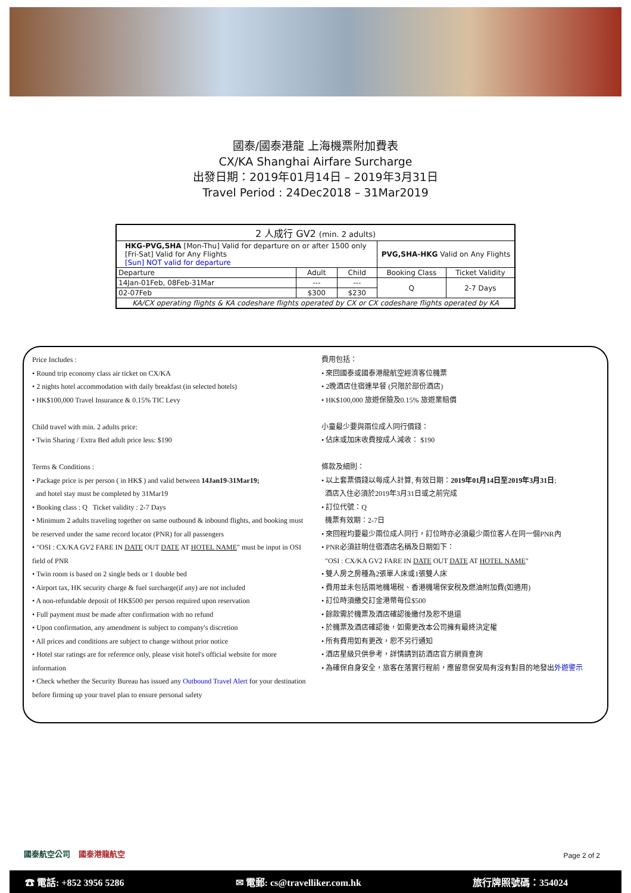國泰/國泰港龍 上海機票附加費表
CX/KA Shanghai Airfare Surcharge
出發日期：2019年01月14日 – 2019年3月31日
Travel Period : 24Dec2018 – 31Mar2019
| 2 人成行 GV2 (min. 2 adults) | | | | |
| HKG-PVG,SHA [Mon-Thu] Valid for departure on or after 1500 only [Fri-Sat] Valid for Any Flights [Sun] NOT valid for departure | | | PVG,SHA-HKG Valid on Any Flights | |
| Departure | Adult | Child | Booking Class | Ticket Validity |
| 14Jan-01Feb, 08Feb-31Mar | --- | --- | Q | 2-7 Days |
| 02-07Feb | $300 | $230 | | |
| KA/CX operating flights & KA codeshare flights operated by CX or CX codeshare flights operated by KA | | | | |
Price Includes :
• Round trip economy class air ticket on CX/KA
• 2 nights hotel accommodation with daily breakfast (in selected hotels)
• HK$100,000 Travel Insurance & 0.15% TIC Levy
Child travel with min. 2 adults price:
• Twin Sharing / Extra Bed adult price less: $190
Terms & Conditions :
• Package price is per person ( in HK$ ) and valid between 14Jan19-31Mar19;
and hotel stay must be completed by 31Mar19
• Booking class : Q Ticket validity : 2-7 Days
• Minimum 2 adults traveling together on same outbound & inbound flights, and booking must be reserved under the same record locator (PNR) for all passengers
• "OSI : CX/KA GV2 FARE IN DATE OUT DATE AT HOTEL NAME" must be input in OSI field of PNR
• Twin room is based on 2 single beds or 1 double bed
• Airport tax, HK security charge & fuel surcharge(if any) are not included
• A non-refundable deposit of HK$500 per person required upon reservation
• Full payment must be made after confirmation with no refund
• Upon confirmation, any amendment is subject to company's discretion
• All prices and conditions are subject to change without prior notice
• Hotel star ratings are for reference only, please visit hotel's official website for more information
• Check whether the Security Bureau has issued any Outbound Travel Alert for your destination before firming up your travel plan to ensure personal safety
費用包括：
• 來回國泰或國泰港龍航空經濟客位機票
• 2晚酒店住宿連早餐 (只限於部份酒店)
• HK$100,000 旅遊保險及0.15% 旅遊業賠償
小童最少要與兩位成人同行價錢：
• 佔床或加床收費按成人減收： $190
條款及細則：
• 以上套票價錢以每成人計算, 有效日期：2019年01月14日至2019年3月31日;
酒店入住必須於2019年3月31日或之前完成
• 訂位代號：Q
機票有效期：2-7日
• 來回程均要最少兩位成人同行，訂位時亦必須最少兩位客人在同一個PNR內
• PNR必須註明住宿酒店名稱及日期如下：
"OSI : CX/KA GV2 FARE IN DATE OUT DATE AT HOTEL NAME"
• 雙人房之房種為2張單人床或1張雙人床
• 費用並未包括兩地機場稅、香港機場保安稅及燃油附加費(如適用)
• 訂位時須繳交訂金港幣每位$500
• 餘款需於機票及酒店確認後繳付及恕不退還
• 於機票及酒店確認後，如需更改本公司擁有最終決定權
• 所有費用如有更改，恕不另行通知
• 酒店星級只供參考，詳情請到訪酒店官方網頁查詢
• 為確保自身安全，旅客在落實行程前，應留意保安局有沒有對目的地發出外遊警示
國泰航空公司 國泰港龍航空 Page 2 of 2
☎ 電話: +852 3956 5286 ✉ 電郵: cs@travelliker.com.hk 旅行牌照號碼：354024